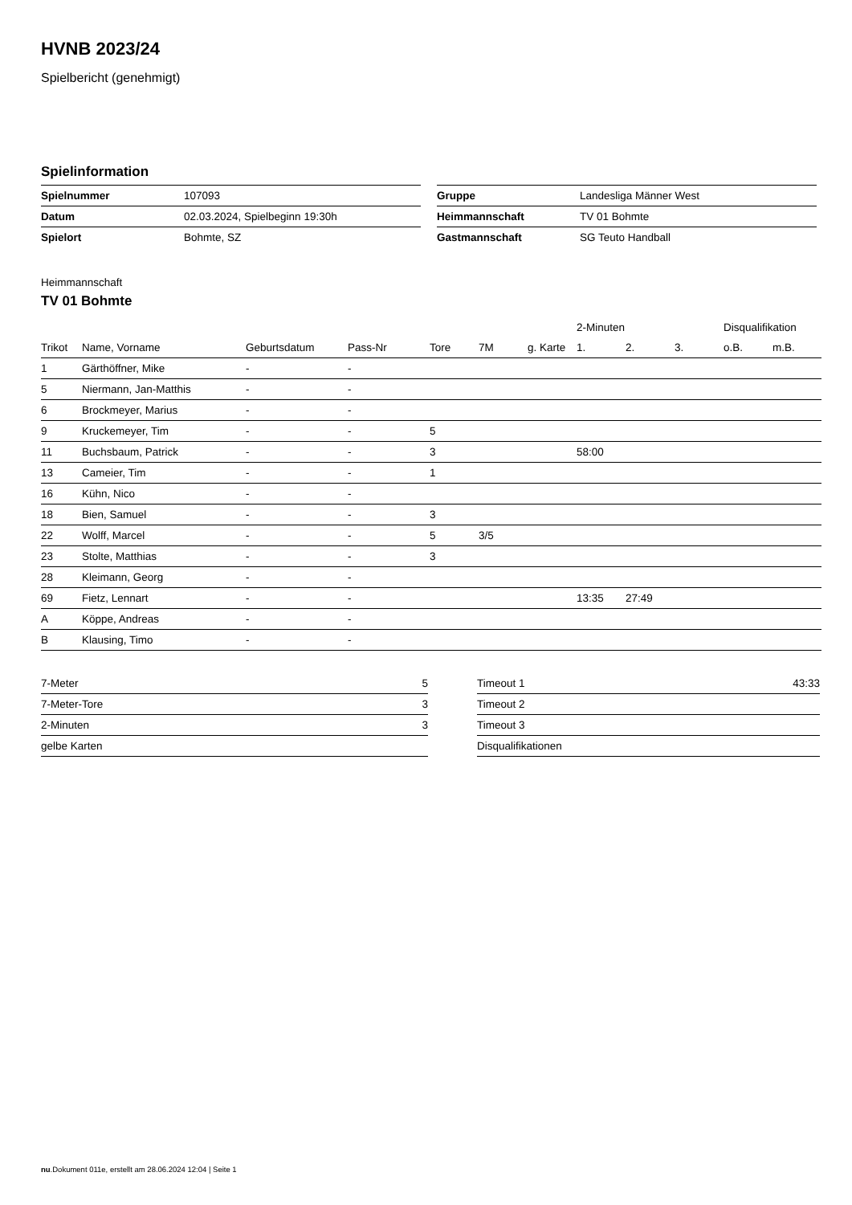HVNB 2023/24
Spielbericht (genehmigt)
Spielinformation
| Spielnummer | 107093 |
| Datum | 02.03.2024, Spielbeginn 19:30h |
| Spielort | Bohmte, SZ |
| Gruppe | Landesliga Männer West |
| Heimmannschaft | TV 01 Bohmte |
| Gastmannschaft | SG Teuto Handball |
Heimmannschaft
TV 01 Bohmte
| | | | | | | | 2-Minuten | | | Disqualifikation | |
| --- | --- | --- | --- | --- | --- | --- | --- | --- | --- | --- | --- |
| Trikot | Name, Vorname | Geburtsdatum | Pass-Nr | Tore | 7M | g. Karte | 1. | 2. | 3. | o.B. | m.B. |
| 1 | Gärthöffner, Mike | - | - | | | | | | | | |
| 5 | Niermann, Jan-Matthis | - | - | | | | | | | | |
| 6 | Brockmeyer, Marius | - | - | | | | | | | | |
| 9 | Kruckemeyer, Tim | - | - | 5 | | | | | | | |
| 11 | Buchsbaum, Patrick | - | - | 3 | | | 58:00 | | | | |
| 13 | Cameier, Tim | - | - | 1 | | | | | | | |
| 16 | Kühn, Nico | - | - | | | | | | | | |
| 18 | Bien, Samuel | - | - | 3 | | | | | | | |
| 22 | Wolff, Marcel | - | - | 5 | 3/5 | | | | | | |
| 23 | Stolte, Matthias | - | - | 3 | | | | | | | |
| 28 | Kleimann, Georg | - | - | | | | | | | | |
| 69 | Fietz, Lennart | - | - | | | | 13:35 | 27:49 | | | |
| A | Köppe, Andreas | - | - | | | | | | | | |
| B | Klausing, Timo | - | - | | | | | | | | |
| 7-Meter | 5 |
| 7-Meter-Tore | 3 |
| 2-Minuten | 3 |
| gelbe Karten | |
| Timeout 1 | 43:33 |
| Timeout 2 | |
| Timeout 3 | |
| Disqualifikationen | |
nu.Dokument 011e, erstellt am 28.06.2024 12:04 | Seite 1